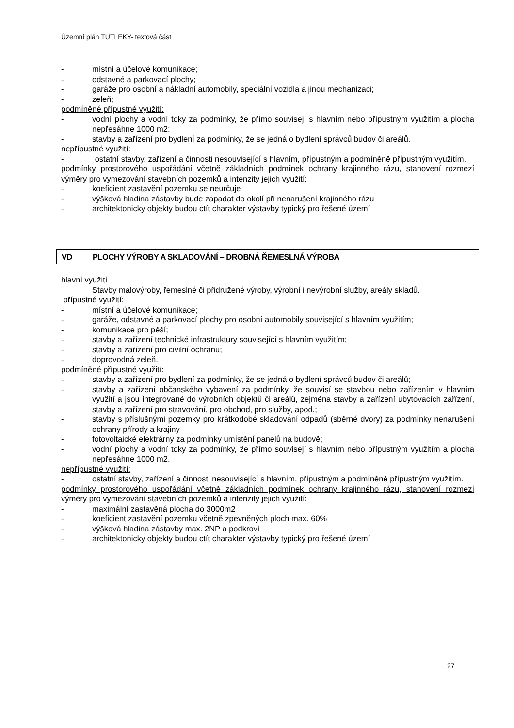Územní plán TUTLEKY- textová část
- místní a účelové komunikace;
- odstavné a parkovací plochy;
- garáže pro osobní a nákladní automobily, speciální vozidla a jinou mechanizaci;
- zeleň;
podmíněné přípustné využití:
- vodní plochy a vodní toky za podmínky, že přímo souvisejí s hlavním nebo přípustným využitím a plocha nepřesáhne 1000 m2;
- stavby a zařízení pro bydlení za podmínky, že se jedná o bydlení správců budov či areálů.
nepřípustné využití:
- ostatní stavby, zařízení a činnosti nesouvisející s hlavním, přípustným a podmíněně přípustným využitím.
podmínky prostorového uspořádání včetně základních podmínek ochrany krajinného rázu, stanovení rozmezí výměry pro vymezování stavebních pozemků a intenzity jejich využití:
- koeficient zastavění pozemku se neurčuje
- výšková hladina zástavby bude zapadat do okolí při nenarušení krajinného rázu
- architektonicky objekty budou ctít charakter výstavby typický pro řešené území
VD PLOCHY VÝROBY A SKLADOVÁNÍ – DROBNÁ ŘEMESLNÁ VÝROBA
hlavní využití
Stavby malovýroby, řemeslné či přidružené výroby, výrobní i nevýrobní služby, areály skladů.
přípustné využití:
- místní a účelové komunikace;
- garáže, odstavné a parkovací plochy pro osobní automobily související s hlavním využitím;
- komunikace pro pěší;
- stavby a zařízení technické infrastruktury související s hlavním využitím;
- stavby a zařízení pro civilní ochranu;
- doprovodná zeleň.
podmíněné přípustné využití:
- stavby a zařízení pro bydlení za podmínky, že se jedná o bydlení správců budov či areálů;
- stavby a zařízení občanského vybavení za podmínky, že souvisí se stavbou nebo zařízením v hlavním využití a jsou integrované do výrobních objektů či areálů, zejména stavby a zařízení ubytovacích zařízení, stavby a zařízení pro stravování, pro obchod, pro služby, apod.;
- stavby s příslušnými pozemky pro krátkodobé skladování odpadů (sběrné dvory) za podmínky nenarušení ochrany přírody a krajiny
- fotovoltaické elektrárny za podmínky umístění panelů na budově;
- vodní plochy a vodní toky za podmínky, že přímo souvisejí s hlavním nebo přípustným využitím a plocha nepřesáhne 1000 m2.
nepřípustné využití:
- ostatní stavby, zařízení a činnosti nesouvisející s hlavním, přípustným a podmíněně přípustným využitím.
podmínky prostorového uspořádání včetně základních podmínek ochrany krajinného rázu, stanovení rozmezí výměry pro vymezování stavebních pozemků a intenzity jejich využití:
- maximální zastavěná plocha do 3000m2
- koeficient zastavění pozemku včetně zpevněných ploch max. 60%
- výšková hladina zástavby max. 2NP a podkroví
- architektonicky objekty budou ctít charakter výstavby typický pro řešené území
27